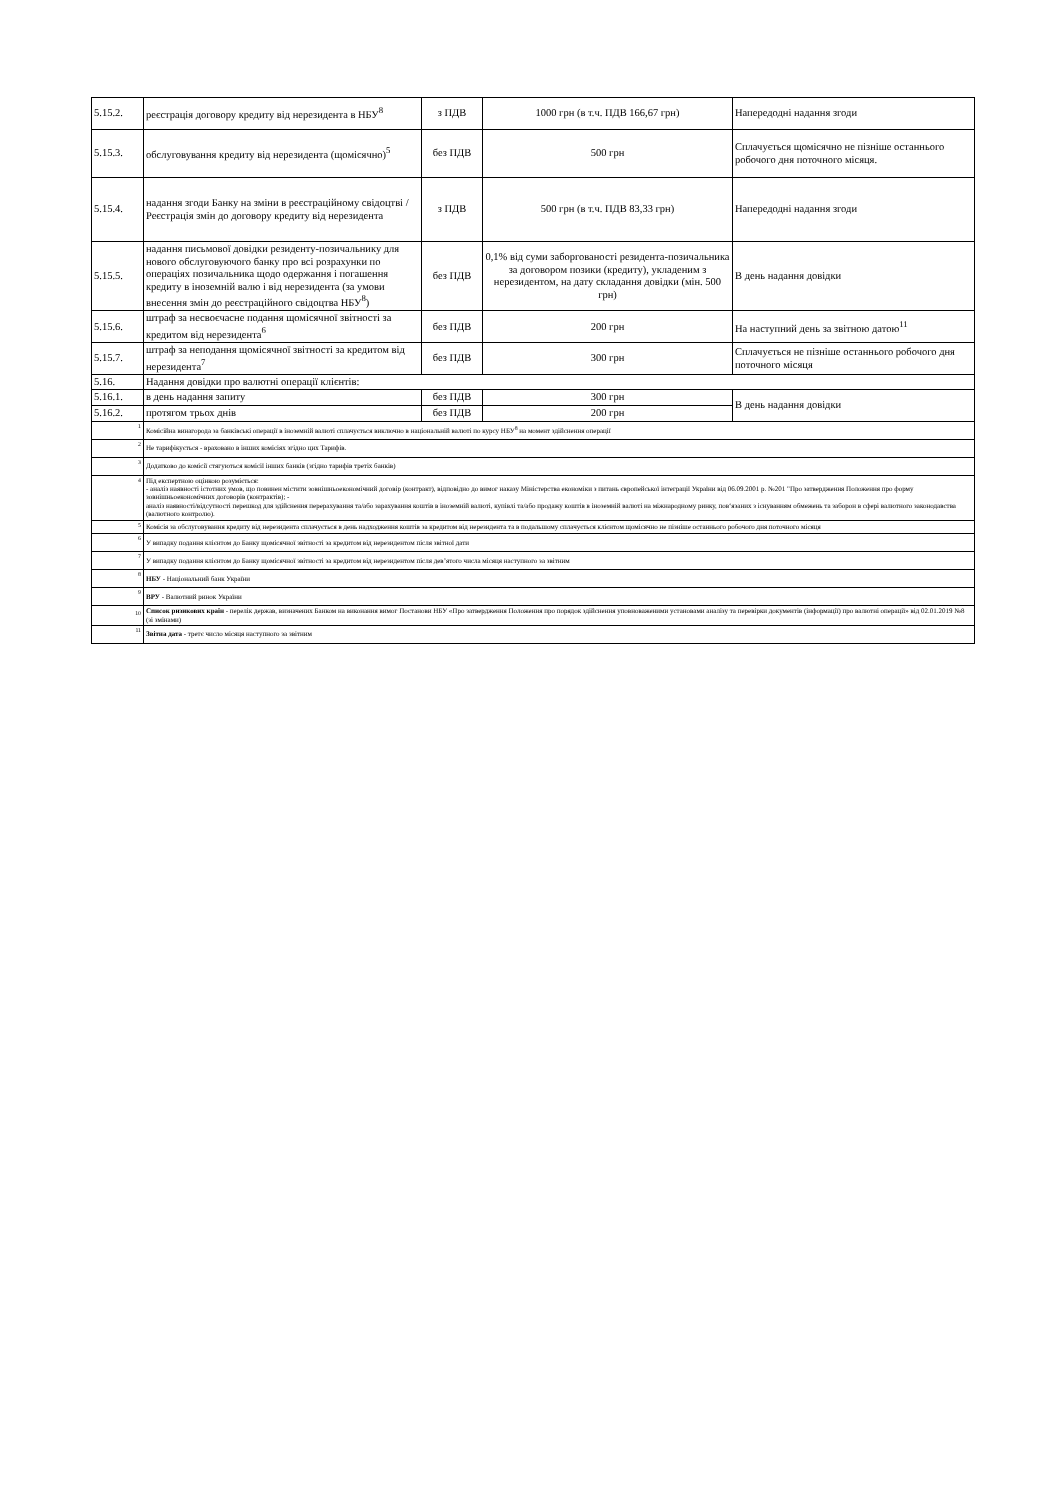| 5.15.2. | реєстрація договору кредиту від нерезидента в НБУ<sup>8</sup> | з ПДВ | 1000 грн (в т.ч. ПДВ 166,67 грн) | Напередодні надання згоди |
| 5.15.3. | обслуговування кредиту від нерезидента (щомісячно)<sup>5</sup> | без ПДВ | 500 грн | Сплачується щомісячно не пізніше останнього робочого дня поточного місяця. |
| 5.15.4. | надання згоди Банку на зміни в реєстраційному свідоцтві / Реєстрація змін до договору кредиту від нерезидента | з ПДВ | 500 грн (в т.ч. ПДВ 83,33 грн) | Напередодні надання згоди |
| 5.15.5. | надання письмової довідки резиденту-позичальнику для нового обслуговуючого банку про всі розрахунки по операціях позичальника щодо одержання і погашення кредиту в іноземній валю і від нерезидента (за умови внесення змін до реєстраційного свідоцтва НБУ<sup>8</sup>) | без ПДВ | 0,1% від суми заборгованості резидента-позичальника за договором позики (кредиту), укладеним з нерезидентом, на дату складання довідки (мін. 500 грн) | В день надання довідки |
| 5.15.6. | штраф за несвоєчасне подання щомісячної звітності за кредитом від нерезидента<sup>6</sup> | без ПДВ | 200 грн | На наступний день за звітною датою<sup>11</sup> |
| 5.15.7. | штраф за неподання щомісячної звітності за кредитом від нерезидента<sup>7</sup> | без ПДВ | 300 грн | Сплачується не пізніше останнього робочого дня поточного місяця |
| 5.16. | Надання довідки про валютні операції клієнтів: | | | |
| 5.16.1. | в день надання запиту | без ПДВ | 300 грн | В день надання довідки |
| 5.16.2. | протягом трьох днів | без ПДВ | 200 грн | |
| <sup>1</sup> | Комісійна винагорода за банківські операції в іноземній валюті сплачується виключно в національній валюті по курсу НБУ<sup>8</sup> на момент здійснення операції | | | |
| <sup>2</sup> | Не тарифікується - враховано в інших комісіях згідно цих Тарифів. | | | |
| <sup>3</sup> | Додатково до комісії стягуються комісії інших банків (згідно тарифів третіх банків) | | | |
| <sup>4</sup> | Під експертною оцінкою розуміється: - аналіз наявності істотних умов, що повинен містити зовнішньоекономічний договір (контракт), відповідно до вимог наказу Міністерства економіки з питань європейської інтеграції України від 06.09.2001 р. №201 "Про затвердження Положення про форму зовнішньоекономічних договорів (контрактів); - аналіз наявності/відсутності перешкод для здійснення перерахування та/або зарахування коштів в іноземній валюті, купівлі та/або продажу коштів в іноземній валюті на міжнародному ринку, пов‘язаних з існуванням обмежень та заборон в сфері валютного законодавства (валютного контролю). | | | |
| <sup>5</sup> | Комісія за обслуговування кредиту від нерезидента сплачується в день надходження коштів за кредитом від нерезидента та в подальшому сплачується клієнтом щомісячно не пізніше останнього робочого дня поточного місяця | | | |
| <sup>6</sup> | У випадку подання клієнтом до Банку щомісячної звітності за кредитом від нерезидентом після звітної дати | | | |
| <sup>7</sup> | У випадку подання клієнтом до Банку щомісячної звітності за кредитом від нерезидентом після дев’ятого числа місяця наступного за звітним | | | |
| <sup>8</sup> | НБУ - Національний банк України | | | |
| <sup>9</sup> | ВРУ - Валютний ринок України | | | |
| <sub>10</sub> | Список ризикових країн - перелік держав, визначених Банком на виконання вимог Постанови НБУ «Про затвердження Положення про порядок здійснення уповноваженими установами аналізу та перевірки документів (інформації) про валютні операції» від 02.01.2019 №8 (зі змінами) | | | |
| <sup>11</sup> | Звітна дата - третє число місяця наступного за звітним | | | |